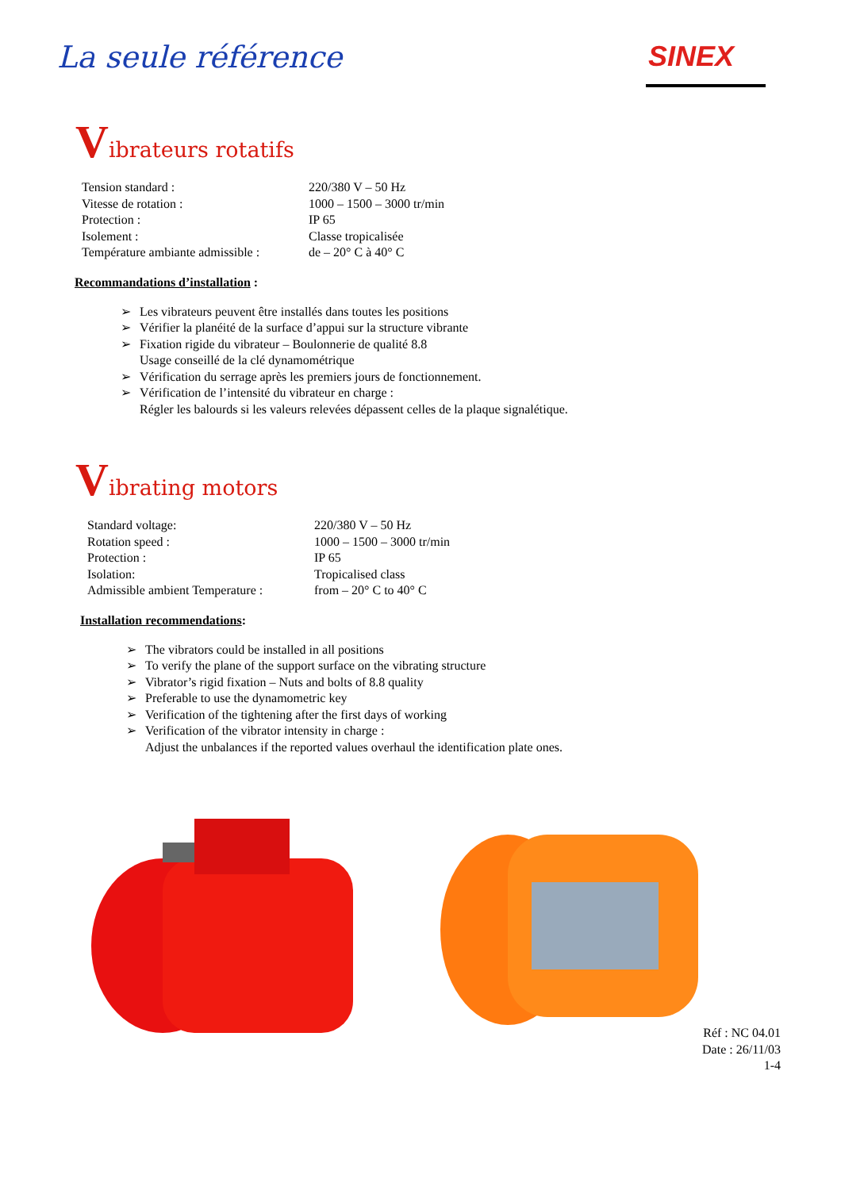La seule référence
SINEX
Vibrateurs rotatifs
| Tension standard : | 220/380 V – 50 Hz |
| Vitesse de rotation : | 1000 – 1500 – 3000 tr/min |
| Protection : | IP 65 |
| Isolement : | Classe tropicalisée |
| Température ambiante admissible : | de – 20° C à 40° C |
Recommandations d’installation :
➢ Les vibrateurs peuvent être installés dans toutes les positions
➢ Vérifier la planéité de la surface d’appui sur la structure vibrante
➢ Fixation rigide du vibrateur – Boulonnerie de qualité 8.8
Usage conseillé de la clé dynamométrique
➢ Vérification du serrage après les premiers jours de fonctionnement.
➢ Vérification de l’intensité du vibrateur en charge :
Régler les balourds si les valeurs relevées dépassent celles de la plaque signalétique.
Vibrating motors
| Standard voltage: | 220/380 V – 50 Hz |
| Rotation speed : | 1000 – 1500 – 3000 tr/min |
| Protection : | IP 65 |
| Isolation: | Tropicalised class |
| Admissible ambient Temperature : | from – 20° C to 40° C |
Installation recommendations:
➢ The vibrators could be installed in all positions
➢ To verify the plane of the support surface on the vibrating structure
➢ Vibrator’s rigid fixation – Nuts and bolts of 8.8 quality
➢ Preferable to use the dynamometric key
➢ Verification of the tightening after the first days of working
➢ Verification of the vibrator intensity in charge :
Adjust the unbalances if the reported values overhaul the identification plate ones.
Réf : NC 04.01
Date : 26/11/03
1-4